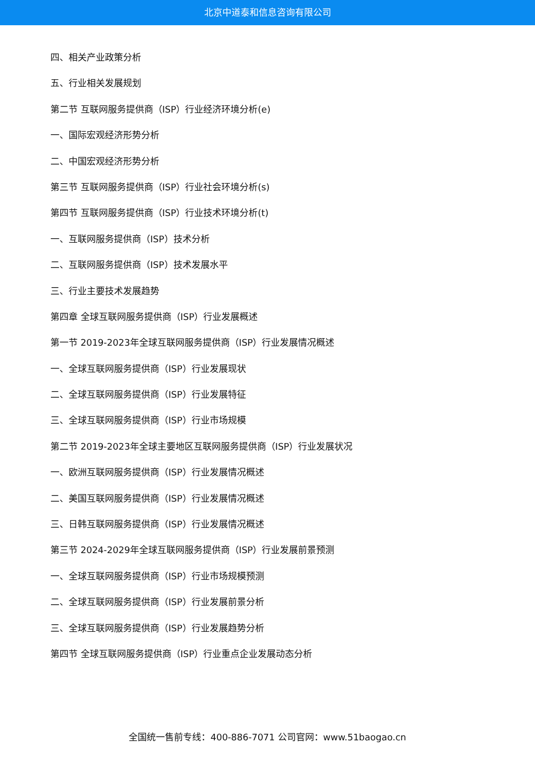北京中道泰和信息咨询有限公司
四、相关产业政策分析
五、行业相关发展规划
第二节 互联网服务提供商（ISP）行业经济环境分析(e)
一、国际宏观经济形势分析
二、中国宏观经济形势分析
第三节 互联网服务提供商（ISP）行业社会环境分析(s)
第四节 互联网服务提供商（ISP）行业技术环境分析(t)
一、互联网服务提供商（ISP）技术分析
二、互联网服务提供商（ISP）技术发展水平
三、行业主要技术发展趋势
第四章 全球互联网服务提供商（ISP）行业发展概述
第一节 2019-2023年全球互联网服务提供商（ISP）行业发展情况概述
一、全球互联网服务提供商（ISP）行业发展现状
二、全球互联网服务提供商（ISP）行业发展特征
三、全球互联网服务提供商（ISP）行业市场规模
第二节 2019-2023年全球主要地区互联网服务提供商（ISP）行业发展状况
一、欧洲互联网服务提供商（ISP）行业发展情况概述
二、美国互联网服务提供商（ISP）行业发展情况概述
三、日韩互联网服务提供商（ISP）行业发展情况概述
第三节 2024-2029年全球互联网服务提供商（ISP）行业发展前景预测
一、全球互联网服务提供商（ISP）行业市场规模预测
二、全球互联网服务提供商（ISP）行业发展前景分析
三、全球互联网服务提供商（ISP）行业发展趋势分析
第四节 全球互联网服务提供商（ISP）行业重点企业发展动态分析
全国统一售前专线：400-886-7071 公司官网：www.51baogao.cn